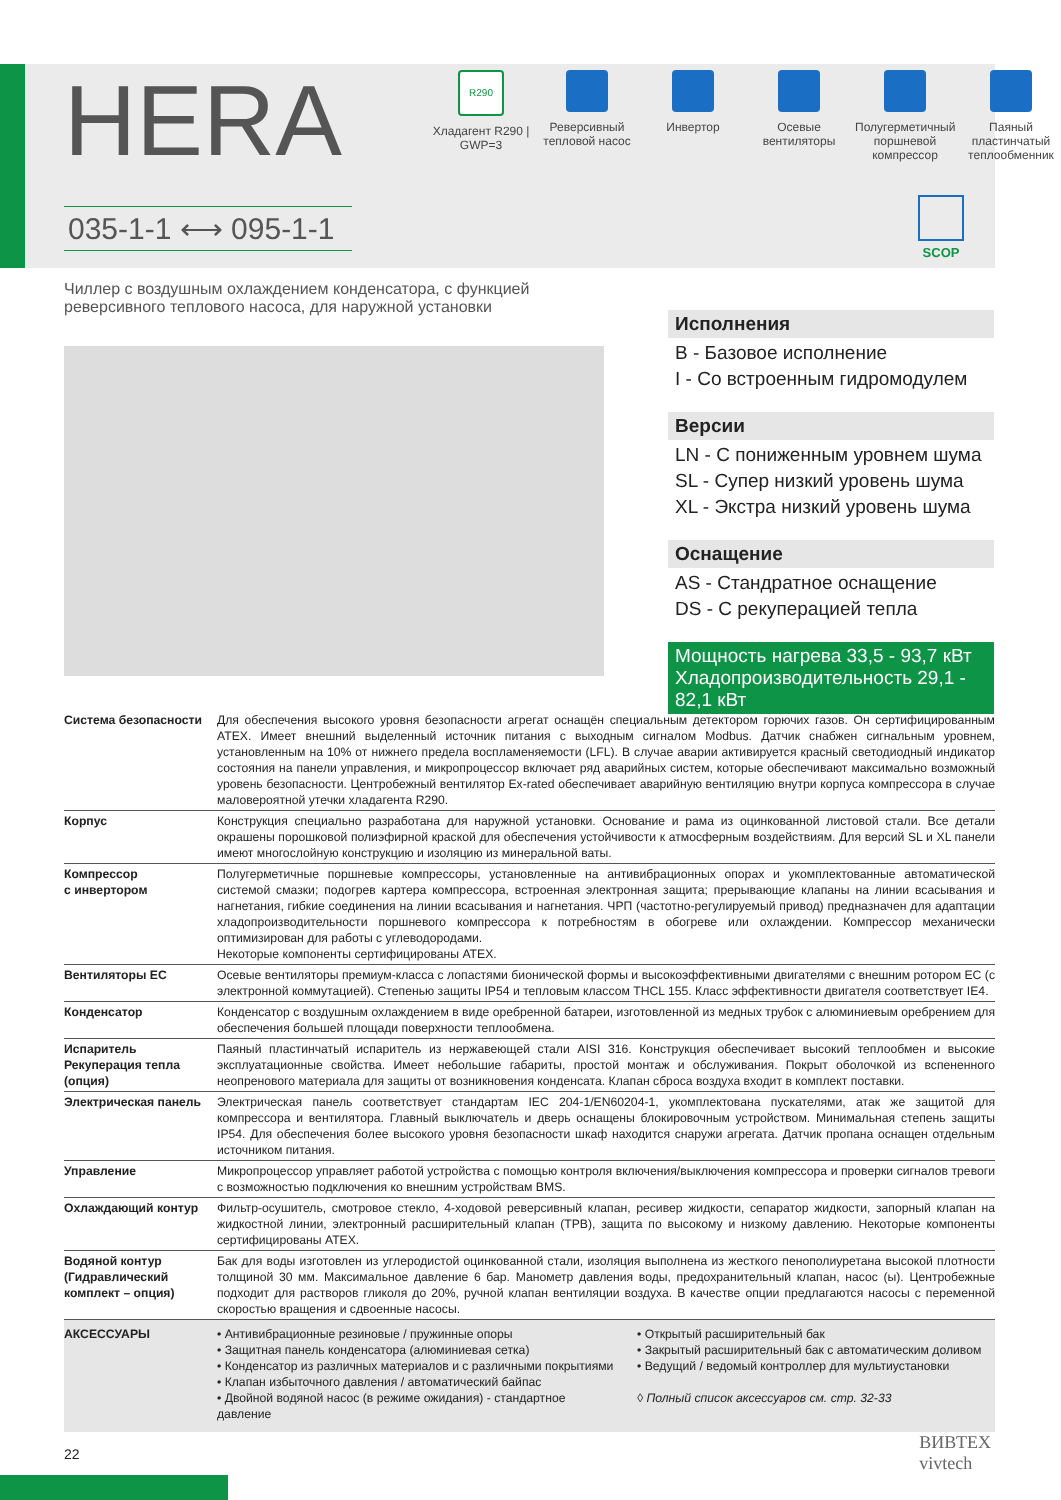HERA
R290
Хладагент R290 | GWP=3
Реверсивный тепловой насос
Инвертор Осевые вентиляторы
Полугерметичный поршневой компрессор
Паяный пластинчатый теплообменник
035-1-1 ⟷ 095-1-1
SCOP
Чиллер с воздушным охлаждением конденсатора, с функцией реверсивного теплового насоса, для наружной установки
Исполнения
B - Базовое исполнение
I - Со встроенным гидромодулем
Версии
LN - С пониженным уровнем шума
SL - Супер низкий уровень шума
XL - Экстра низкий уровень шума
Оснащение
AS - Стандратное оснащение
DS - С рекуперацией тепла
Мощность нагрева 33,5 - 93,7 кВт
Хладопроизводительность 29,1 - 82,1 кВт
| Система безопасности | Для обеспечения высокого уровня безопасности агрегат оснащён специальным детектором горючих газов. Он сертифицированным ATEX. Имеет внешний выделенный источник питания с выходным сигналом Modbus. Датчик снабжен сигнальным уровнем, установленным на 10% от нижнего предела воспламеняемости (LFL). В случае аварии активируется красный светодиодный индикатор состояния на панели управления, и микропроцессор включает ряд аварийных систем, которые обеспечивают максимально возможный уровень безопасности. Центробежный вентилятор Ex-rated обеспечивает аварийную вентиляцию внутри корпуса компрессора в случае маловероятной утечки хладагента R290. |
| Корпус | Конструкция специально разработана для наружной установки. Основание и рама из оцинкованной листовой стали. Все детали окрашены порошковой полиэфирной краской для обеспечения устойчивости к атмосферным воздействиям. Для версий SL и XL панели имеют многослойную конструкцию и изоляцию из минеральной ваты. |
| Компрессор с инвертором | Полугерметичные поршневые компрессоры, установленные на антивибрационных опорах и укомплектованные автоматической системой смазки; подогрев картера компрессора, встроенная электронная защита; прерывающие клапаны на линии всасывания и нагнетания, гибкие соединения на линии всасывания и нагнетания. ЧРП (частотно-регулируемый привод) предназначен для адаптации хладопроизводительности поршневого компрессора к потребностям в обогреве или охлаждении. Компрессор механически оптимизирован для работы с углеводородами. Некоторые компоненты сертифицированы ATEX. |
| Вентиляторы EC | Осевые вентиляторы премиум-класса с лопастями бионической формы и высокоэффективными двигателями с внешним ротором EC (с электронной коммутацией). Степенью защиты IP54 и тепловым классом THCL 155. Класс эффективности двигателя соответствует IE4. |
| Конденсатор | Конденсатор с воздушным охлаждением в виде оребренной батареи, изготовленной из медных трубок с алюминиевым оребрением для обеспечения большей площади поверхности теплообмена. |
| Испаритель Рекуперация тепла (опция) | Паяный пластинчатый испаритель из нержавеющей стали AISI 316. Конструкция обеспечивает высокий теплообмен и высокие эксплуатационные свойства. Имеет небольшие габариты, простой монтаж и обслуживания. Покрыт оболочкой из вспененного неопренового материала для защиты от возникновения конденсата. Клапан сброса воздуха входит в комплект поставки. |
| Электрическая панель | Электрическая панель соответствует стандартам IEC 204-1/EN60204-1, укомплектована пускателями, атак же защитой для компрессора и вентилятора. Главный выключатель и дверь оснащены блокировочным устройством. Минимальная степень защиты IP54. Для обеспечения более высокого уровня безопасности шкаф находится снаружи агрегата. Датчик пропана оснащен отдельным источником питания. |
| Управление | Микропроцессор управляет работой устройства с помощью контроля включения/выключения компрессора и проверки сигналов тревоги с возможностью подключения ко внешним устройствам BMS. |
| Охлаждающий контур | Фильтр-осушитель, смотровое стекло, 4-ходовой реверсивный клапан, ресивер жидкости, сепаратор жидкости, запорный клапан на жидкостной линии, электронный расширительный клапан (ТРВ), защита по высокому и низкому давлению. Некоторые компоненты сертифицированы ATEX. |
| Водяной контур (Гидравлический комплект – опция) | Бак для воды изготовлен из углеродистой оцинкованной стали, изоляция выполнена из жесткого пенополиуретана высокой плотности толщиной 30 мм. Максимальное давление 6 бар. Манометр давления воды, предохранительный клапан, насос (ы). Центробежные подходит для растворов гликоля до 20%, ручной клапан вентиляции воздуха. В качестве опции предлагаются насосы с переменной скоростью вращения и сдвоенные насосы. |
| АКСЕССУАРЫ | • Антивибрационные резиновые / пружинные опоры • Защитная панель конденсатора (алюминиевая сетка) • Конденсатор из различных материалов и с различными покрытиями • Клапан избыточного давления / автоматический байпас • Двойной водяной насос (в режиме ожидания) - стандартное давление • Открытый расширительный бак • Закрытый расширительный бак с автоматическим доливом • Ведущий / ведомый контроллер для мультиустановки ◊ Полный список аксессуаров см. стр. 32-33 |
22
ВИВТЕХ
vivtech